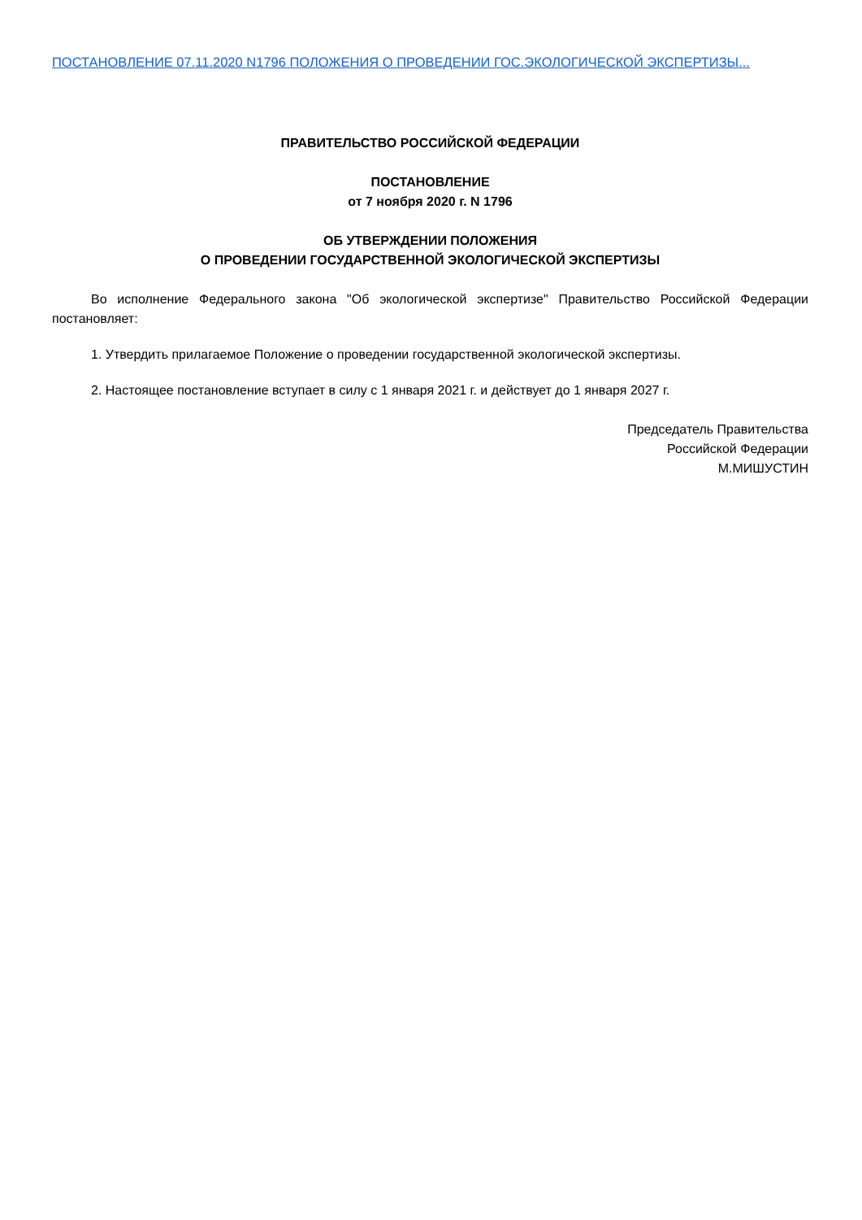ПОСТАНОВЛЕНИЕ 07.11.2020 N1796 ПОЛОЖЕНИЯ О ПРОВЕДЕНИИ ГОС.ЭКОЛОГИЧЕСКОЙ ЭКСПЕРТИЗЫ...
ПРАВИТЕЛЬСТВО РОССИЙСКОЙ ФЕДЕРАЦИИ
ПОСТАНОВЛЕНИЕ
от 7 ноября 2020 г. N 1796
ОБ УТВЕРЖДЕНИИ ПОЛОЖЕНИЯ
О ПРОВЕДЕНИИ ГОСУДАРСТВЕННОЙ ЭКОЛОГИЧЕСКОЙ ЭКСПЕРТИЗЫ
Во исполнение Федерального закона "Об экологической экспертизе" Правительство Российской Федерации постановляет:
1. Утвердить прилагаемое Положение о проведении государственной экологической экспертизы.
2. Настоящее постановление вступает в силу с 1 января 2021 г. и действует до 1 января 2027 г.
Председатель Правительства
Российской Федерации
М.МИШУСТИН